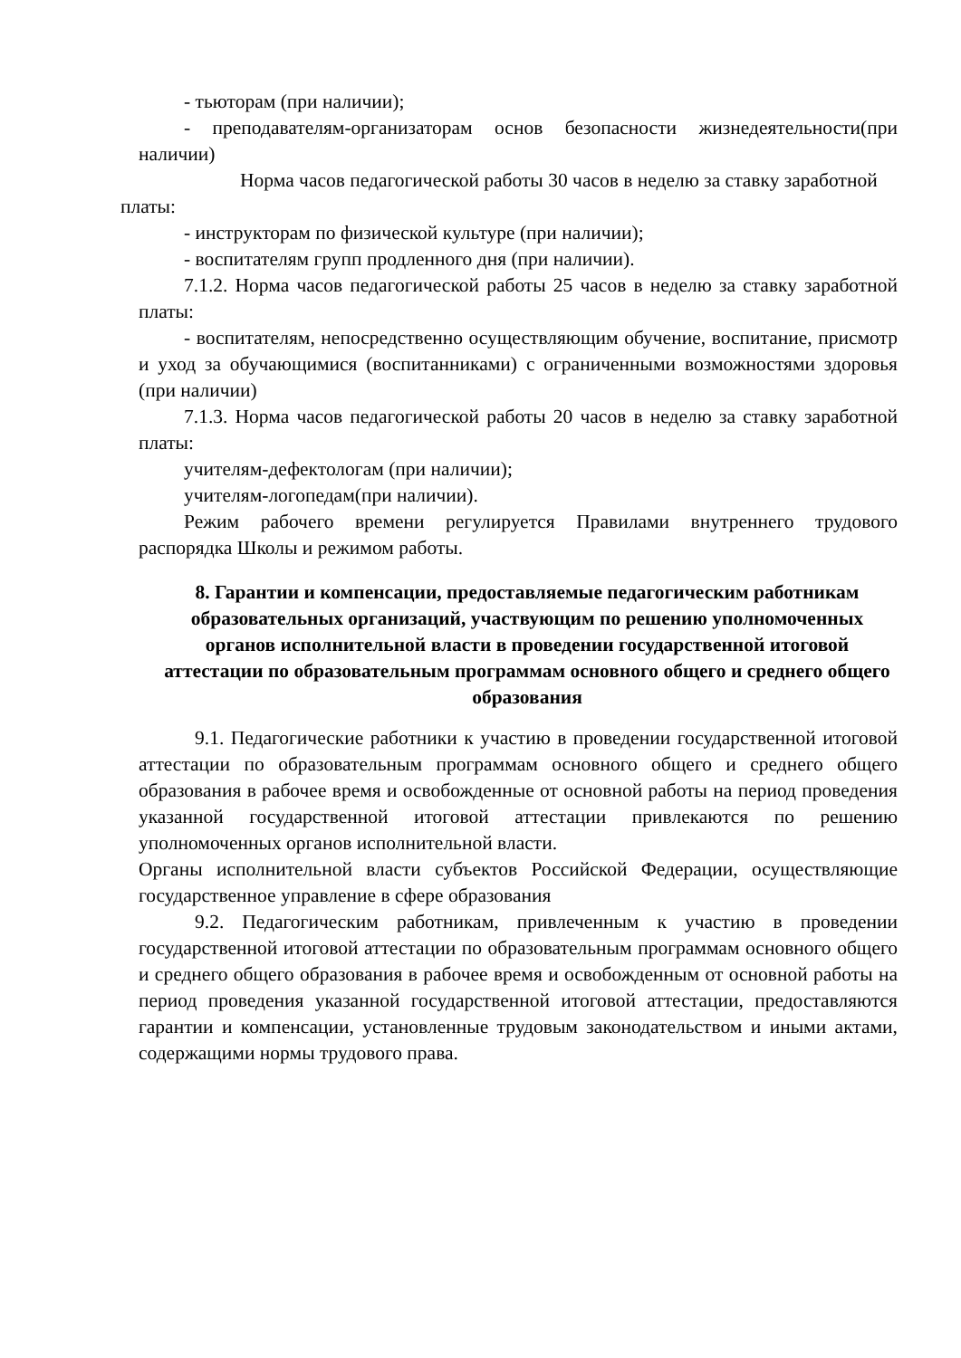- тьюторам (при наличии);
- преподавателям-организаторам основ безопасности жизнедеятельности(при наличии)
Норма часов педагогической работы 30 часов в неделю за ставку заработной платы:
- инструкторам по физической культуре (при наличии);
- воспитателям групп продленного дня (при наличии).
7.1.2. Норма часов педагогической работы 25 часов в неделю за ставку заработной платы:
- воспитателям, непосредственно осуществляющим обучение, воспитание, присмотр и уход за обучающимися (воспитанниками) с ограниченными возможностями здоровья (при наличии)
7.1.3. Норма часов педагогической работы 20 часов в неделю за ставку заработной платы:
учителям-дефектологам (при наличии);
учителям-логопедам(при наличии).
Режим рабочего времени регулируется Правилами внутреннего трудового распорядка Школы и режимом работы.
8. Гарантии и компенсации, предоставляемые педагогическим работникам образовательных организаций, участвующим по решению уполномоченных органов исполнительной власти в проведении государственной итоговой аттестации по образовательным программам основного общего и среднего общего образования
9.1. Педагогические работники к участию в проведении государственной итоговой аттестации по образовательным программам основного общего и среднего общего образования в рабочее время и освобожденные от основной работы на период проведения указанной государственной итоговой аттестации привлекаются по решению уполномоченных органов исполнительной власти.
Органы исполнительной власти субъектов Российской Федерации, осуществляющие государственное управление в сфере образования
9.2. Педагогическим работникам, привлеченным к участию в проведении государственной итоговой аттестации по образовательным программам основного общего и среднего общего образования в рабочее время и освобожденным от основной работы на период проведения указанной государственной итоговой аттестации, предоставляются гарантии и компенсации, установленные трудовым законодательством и иными актами, содержащими нормы трудового права.